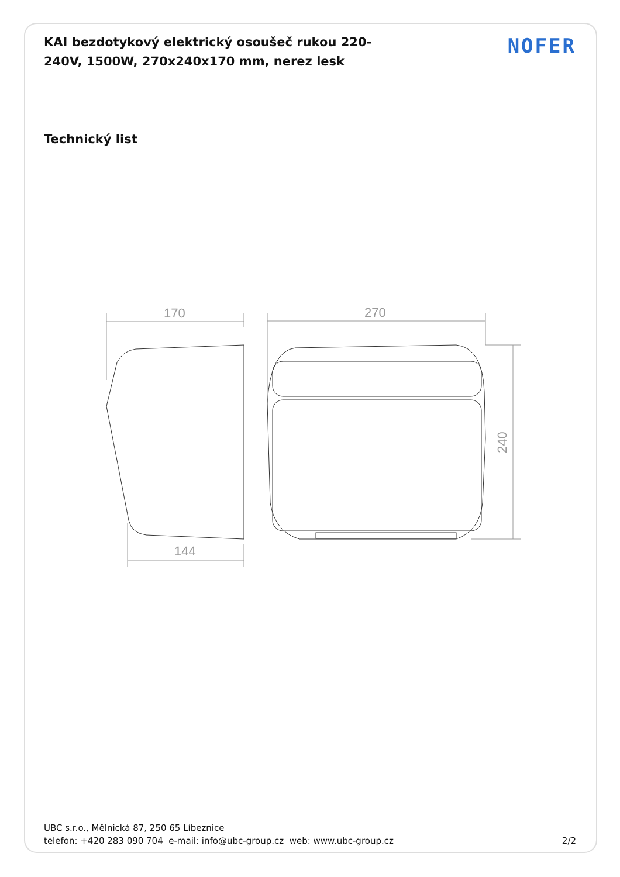KAI bezdotykový elektrický osoušeč rukou 220-240V, 1500W, 270x240x170 mm, nerez lesk
NOFER
Technický list
170
270
144
240
UBC s.r.o., Mělnická 87, 250 65 Líbeznice
telefon: +420 283 090 704 e-mail: info@ubc-group.cz web: www.ubc-group.cz 2/2